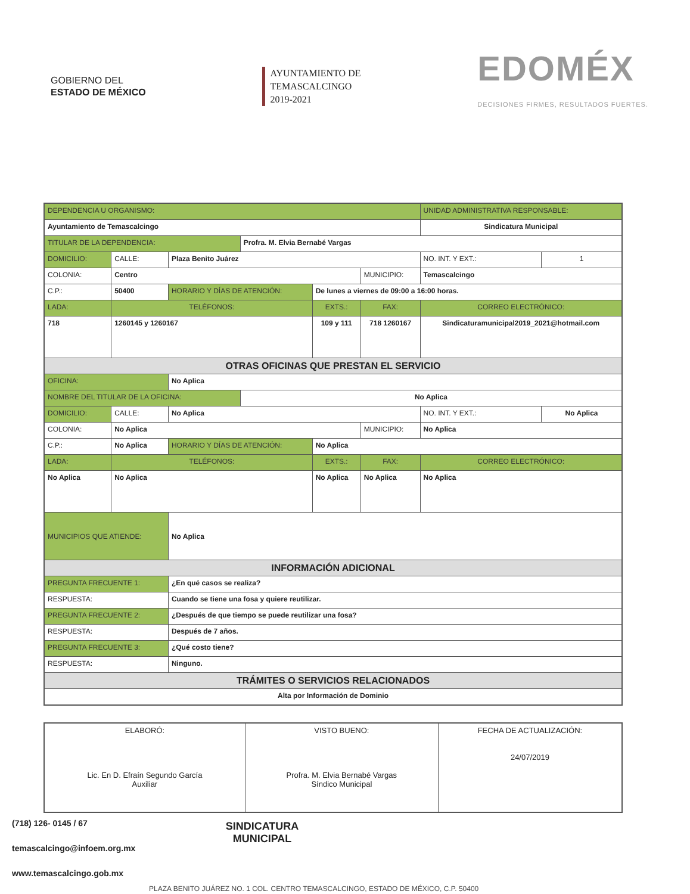GOBIERNO DEL
ESTADO DE MÉXICO
AYUNTAMIENTO DE
TEMASCALCINGO
2019-2021
EDOMÉX
DECISIONES FIRMES, RESULTADOS FUERTES.
| DEPENDENCIA U ORGANISMO: | | | | | | UNIDAD ADMINISTRATIVA RESPONSABLE: | | |
| Ayuntamiento de Temascalcingo | | | | | | Sindicatura Municipal | | |
| TITULAR DE LA DEPENDENCIA: | | | Profra. M. Elvia Bernabé Vargas | | | | | |
| DOMICILIO: | CALLE: | Plaza Benito Juárez | | | | | NO. INT. Y EXT.: | 1 |
| COLONIA: | Centro | | | | MUNICIPIO: | Temascalcingo | | |
| C.P.: | 50400 | HORARIO Y DÍAS DE ATENCIÓN: | | De lunes a viernes de 09:00 a 16:00 horas. | | | | |
| LADA: | TELÉFONOS: | | | EXTS.: | FAX: | | CORREO ELECTRÓNICO: | |
| 718 | 1260145 y 1260167 | | | 109 y 111 | 718 1260167 | | Sindicaturamunicipal2019_2021@hotmail.com | |
| OTRAS OFICINAS QUE PRESTAN EL SERVICIO | | | | | | | | |
| OFICINA: | | No Aplica | | | | | | |
| NOMBRE DEL TITULAR DE LA OFICINA: | | | No Aplica | | | | | |
| DOMICILIO: | CALLE: | No Aplica | | | | | NO. INT. Y EXT.: | No Aplica |
| COLONIA: | No Aplica | | | | MUNICIPIO: | No Aplica | | |
| C.P.: | No Aplica | HORARIO Y DÍAS DE ATENCIÓN: | | No Aplica | | | | |
| LADA: | TELÉFONOS: | | | EXTS.: | FAX: | | CORREO ELECTRÓNICO: | |
| No Aplica | No Aplica | | | No Aplica | No Aplica | | No Aplica | |
| MUNICIPIOS QUE ATIENDE: | | No Aplica | | | | | | |
| INFORMACIÓN ADICIONAL | | | | | | | | |
| PREGUNTA FRECUENTE 1: | | ¿En qué casos se realiza? | | | | | | |
| RESPUESTA: | | Cuando se tiene una fosa y quiere reutilizar. | | | | | | |
| PREGUNTA FRECUENTE 2: | | ¿Después de que tiempo se puede reutilizar una fosa? | | | | | | |
| RESPUESTA: | | Después de 7 años. | | | | | | |
| PREGUNTA FRECUENTE 3: | | ¿Qué costo tiene? | | | | | | |
| RESPUESTA: | | Ninguno. | | | | | | |
| TRÁMITES O SERVICIOS RELACIONADOS | | | | | | | | |
| Alta por Información de Dominio | | | | | | | | |
| ELABORÓ: Lic. En D. Efraín Segundo García Auxiliar | VISTO BUENO: Profra. M. Elvia Bernabé Vargas Síndico Municipal | FECHA DE ACTUALIZACIÓN: 24/07/2019 |
SINDICATURA MUNICIPAL
(718) 126- 0145 / 67
temascalcingo@infoem.org.mx
www.temascalcingo.gob.mx
PLAZA BENITO JUÁREZ NO. 1 COL. CENTRO TEMASCALCINGO, ESTADO DE MÉXICO, C.P. 50400